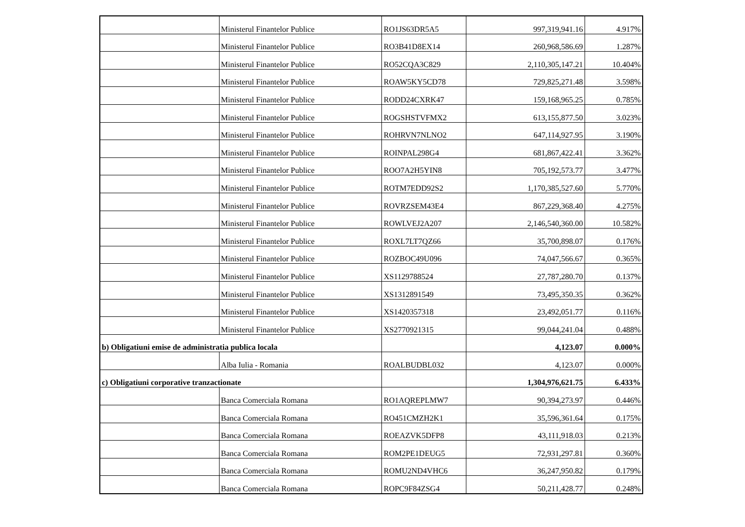| | Ministerul Finantelor Publice | RO1JS63DR5A5 | 997,319,941.16 | 4.917% |
| | Ministerul Finantelor Publice | RO3B41D8EX14 | 260,968,586.69 | 1.287% |
| | Ministerul Finantelor Publice | RO52CQA3C829 | 2,110,305,147.21 | 10.404% |
| | Ministerul Finantelor Publice | ROAW5KY5CD78 | 729,825,271.48 | 3.598% |
| | Ministerul Finantelor Publice | RODD24CXRK47 | 159,168,965.25 | 0.785% |
| | Ministerul Finantelor Publice | ROGSHSTVFMX2 | 613,155,877.50 | 3.023% |
| | Ministerul Finantelor Publice | ROHRVN7NLNO2 | 647,114,927.95 | 3.190% |
| | Ministerul Finantelor Publice | ROINPAL298G4 | 681,867,422.41 | 3.362% |
| | Ministerul Finantelor Publice | ROO7A2H5YIN8 | 705,192,573.77 | 3.477% |
| | Ministerul Finantelor Publice | ROTM7EDD92S2 | 1,170,385,527.60 | 5.770% |
| | Ministerul Finantelor Publice | ROVRZSEM43E4 | 867,229,368.40 | 4.275% |
| | Ministerul Finantelor Publice | ROWLVEJ2A207 | 2,146,540,360.00 | 10.582% |
| | Ministerul Finantelor Publice | ROXL7LT7QZ66 | 35,700,898.07 | 0.176% |
| | Ministerul Finantelor Publice | ROZBOC49U096 | 74,047,566.67 | 0.365% |
| | Ministerul Finantelor Publice | XS1129788524 | 27,787,280.70 | 0.137% |
| | Ministerul Finantelor Publice | XS1312891549 | 73,495,350.35 | 0.362% |
| | Ministerul Finantelor Publice | XS1420357318 | 23,492,051.77 | 0.116% |
| | Ministerul Finantelor Publice | XS2770921315 | 99,044,241.04 | 0.488% |
| b) Obligatiuni emise de administratia publica locala | | | 4,123.07 | 0.000% |
| | Alba Iulia - Romania | ROALBUDBL032 | 4,123.07 | 0.000% |
| c) Obligatiuni corporative tranzactionate | | | 1,304,976,621.75 | 6.433% |
| | Banca Comerciala Romana | RO1AQREPLMW7 | 90,394,273.97 | 0.446% |
| | Banca Comerciala Romana | RO451CMZH2K1 | 35,596,361.64 | 0.175% |
| | Banca Comerciala Romana | ROEAZVK5DFP8 | 43,111,918.03 | 0.213% |
| | Banca Comerciala Romana | ROM2PE1DEUG5 | 72,931,297.81 | 0.360% |
| | Banca Comerciala Romana | ROMU2ND4VHC6 | 36,247,950.82 | 0.179% |
| | Banca Comerciala Romana | ROPC9F84ZSG4 | 50,211,428.77 | 0.248% |